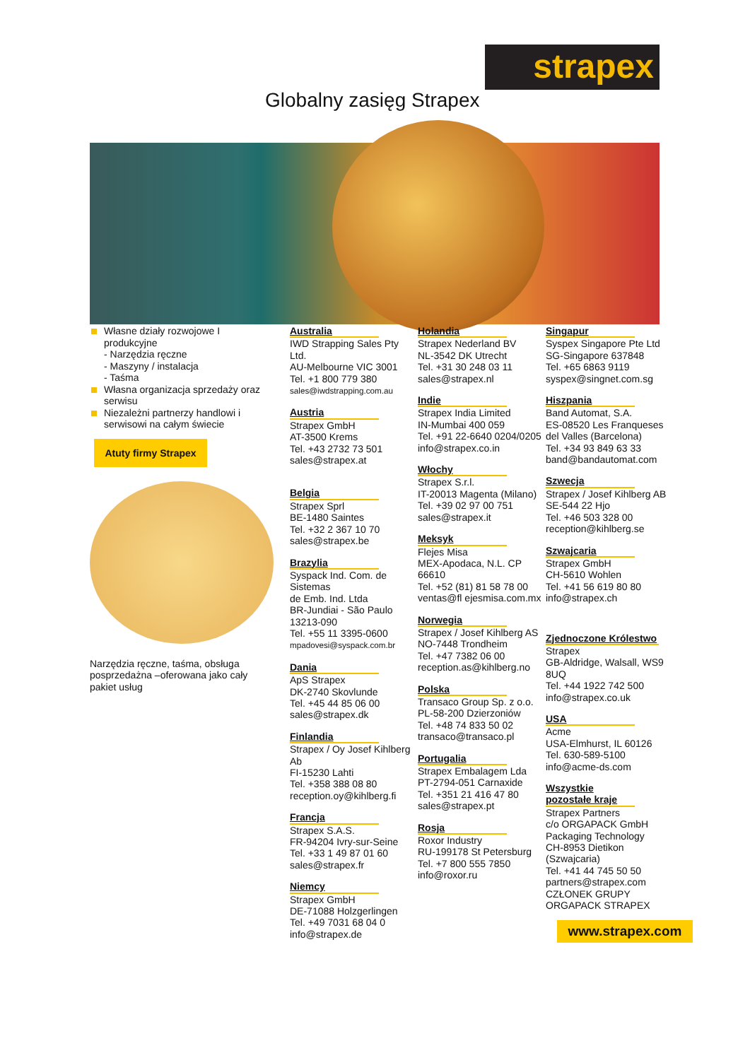strapex
Globalny zasięg Strapex
Własne działy rozwojowe I produkcyjne
- Narzędzia ręczne
- Maszyny / instalacja
- Taśma
Własna organizacja sprzedaży oraz serwisu
Niezależni partnerzy handlowi i serwisowi na całym świecie
Atuty firmy Strapex
Narzędzia ręczne, taśma, obsługa posprzedażna –oferowana jako cały pakiet usług
Australia
IWD Strapping Sales Pty Ltd.
AU-Melbourne VIC 3001
Tel. +1 800 779 380
sales@iwdstrapping.com.au
Austria
Strapex GmbH
AT-3500 Krems
Tel. +43 2732 73 501
sales@strapex.at
Belgia
Strapex Sprl
BE-1480 Saintes
Tel. +32 2 367 10 70
sales@strapex.be
Brazylia
Syspack Ind. Com. de Sistemas
de Emb. Ind. Ltda
BR-Jundiai - São Paulo 13213-090
Tel. +55 11 3395-0600
mpadovesi@syspack.com.br
Dania
ApS Strapex
DK-2740 Skovlunde
Tel. +45 44 85 06 00
sales@strapex.dk
Finlandia
Strapex / Oy Josef Kihlberg Ab
FI-15230 Lahti
Tel. +358 388 08 80
reception.oy@kihlberg.fi
Francja
Strapex S.A.S.
FR-94204 Ivry-sur-Seine
Tel. +33 1 49 87 01 60
sales@strapex.fr
Niemcy
Strapex GmbH
DE-71088 Holzgerlingen
Tel. +49 7031 68 04 0
info@strapex.de
Holandia
Strapex Nederland BV
NL-3542 DK Utrecht
Tel. +31 30 248 03 11
sales@strapex.nl
Indie
Strapex India Limited
IN-Mumbai 400 059
Tel. +91 22-6640 0204/0205
info@strapex.co.in
Włochy
Strapex S.r.l.
IT-20013 Magenta (Milano)
Tel. +39 02 97 00 751
sales@strapex.it
Meksyk
Flejes Misa
MEX-Apodaca, N.L. CP 66610
Tel. +52 (81) 81 58 78 00
ventas@fl ejesmisa.com.mx
Norwegia
Strapex / Josef Kihlberg AS
NO-7448 Trondheim
Tel. +47 7382 06 00
reception.as@kihlberg.no
Polska
Transaco Group Sp. z o.o.
PL-58-200 Dzierzoniów
Tel. +48 74 833 50 02
transaco@transaco.pl
Portugalia
Strapex Embalagem Lda
PT-2794-051 Carnaxide
Tel. +351 21 416 47 80
sales@strapex.pt
Rosja
Roxor Industry
RU-199178 St Petersburg
Tel. +7 800 555 7850
info@roxor.ru
Singapur
Syspex Singapore Pte Ltd
SG-Singapore 637848
Tel. +65 6863 9119
syspex@singnet.com.sg
Hiszpania
Band Automat, S.A.
ES-08520 Les Franqueses del Valles (Barcelona)
Tel. +34 93 849 63 33
band@bandautomat.com
Szwecja
Strapex / Josef Kihlberg AB
SE-544 22 Hjo
Tel. +46 503 328 00
reception@kihlberg.se
Szwajcaria
Strapex GmbH
CH-5610 Wohlen
Tel. +41 56 619 80 80
info@strapex.ch
Zjednoczone Królestwo
Strapex
GB-Aldridge, Walsall, WS9 8UQ
Tel. +44 1922 742 500
info@strapex.co.uk
USA
Acme
USA-Elmhurst, IL 60126
Tel. 630-589-5100
info@acme-ds.com
Wszystkie pozostałe kraje
Strapex Partners
c/o ORGAPACK GmbH
Packaging Technology
CH-8953 Dietikon (Szwajcaria)
Tel. +41 44 745 50 50
partners@strapex.com
CZŁONEK GRUPY ORGAPACK STRAPEX
www.strapex.com